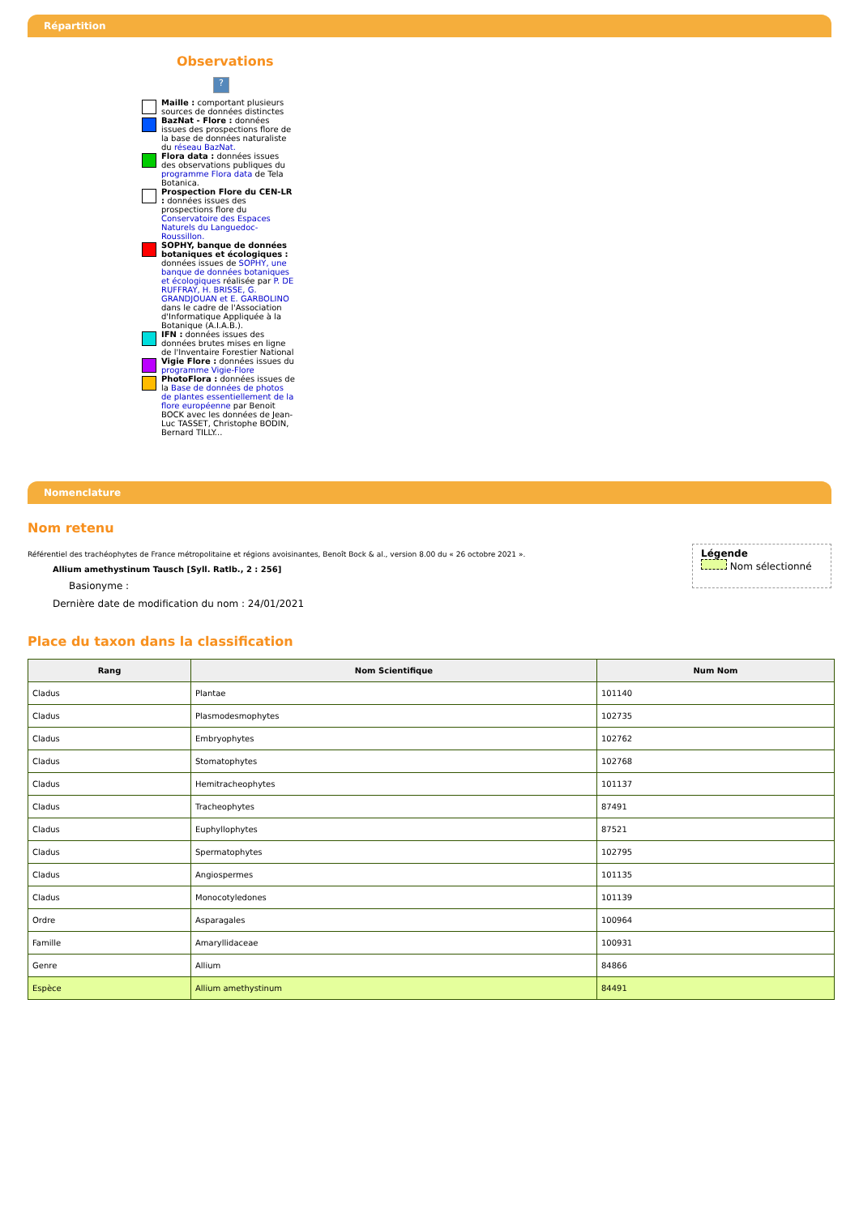Répartition
Observations
?
Maille : comportant plusieurs sources de données distinctes
BazNat - Flore : données issues des prospections flore de la base de données naturaliste du réseau BazNat.
Flora data : données issues des observations publiques du programme Flora data de Tela Botanica.
Prospection Flore du CEN-LR : données issues des prospections flore du Conservatoire des Espaces Naturels du Languedoc-Roussillon.
SOPHY, banque de données botaniques et écologiques : données issues de SOPHY, une banque de données botaniques et écologiques réalisée par P. DE RUFFRAY, H. BRISSE, G. GRANDJOUAN et E. GARBOLINO dans le cadre de l'Association d'Informatique Appliquée à la Botanique (A.I.A.B.).
IFN : données issues des données brutes mises en ligne de l'Inventaire Forestier National
Vigie Flore : données issues du programme Vigie-Flore
PhotoFlora : données issues de la Base de données de photos de plantes essentiellement de la flore européenne par Benoit BOCK avec les données de Jean-Luc TASSET, Christophe BODIN, Bernard TILLY...
Nomenclature
Nom retenu
Référentiel des trachéophytes de France métropolitaine et régions avoisinantes, Benoît Bock & al., version 8.00 du « 26 octobre 2021 ».
Allium amethystinum Tausch [Syll. Ratlb., 2 : 256]
Basionyme :
Dernière date de modification du nom : 24/01/2021
Légende
Nom sélectionné
Place du taxon dans la classification
| Rang | Nom Scientifique | Num Nom |
| --- | --- | --- |
| Cladus | Plantae | 101140 |
| Cladus | Plasmodesmophytes | 102735 |
| Cladus | Embryophytes | 102762 |
| Cladus | Stomatophytes | 102768 |
| Cladus | Hemitracheophytes | 101137 |
| Cladus | Tracheophytes | 87491 |
| Cladus | Euphyllophytes | 87521 |
| Cladus | Spermatophytes | 102795 |
| Cladus | Angiospermes | 101135 |
| Cladus | Monocotyledones | 101139 |
| Ordre | Asparagales | 100964 |
| Famille | Amaryllidaceae | 100931 |
| Genre | Allium | 84866 |
| Espèce | Allium amethystinum | 84491 |